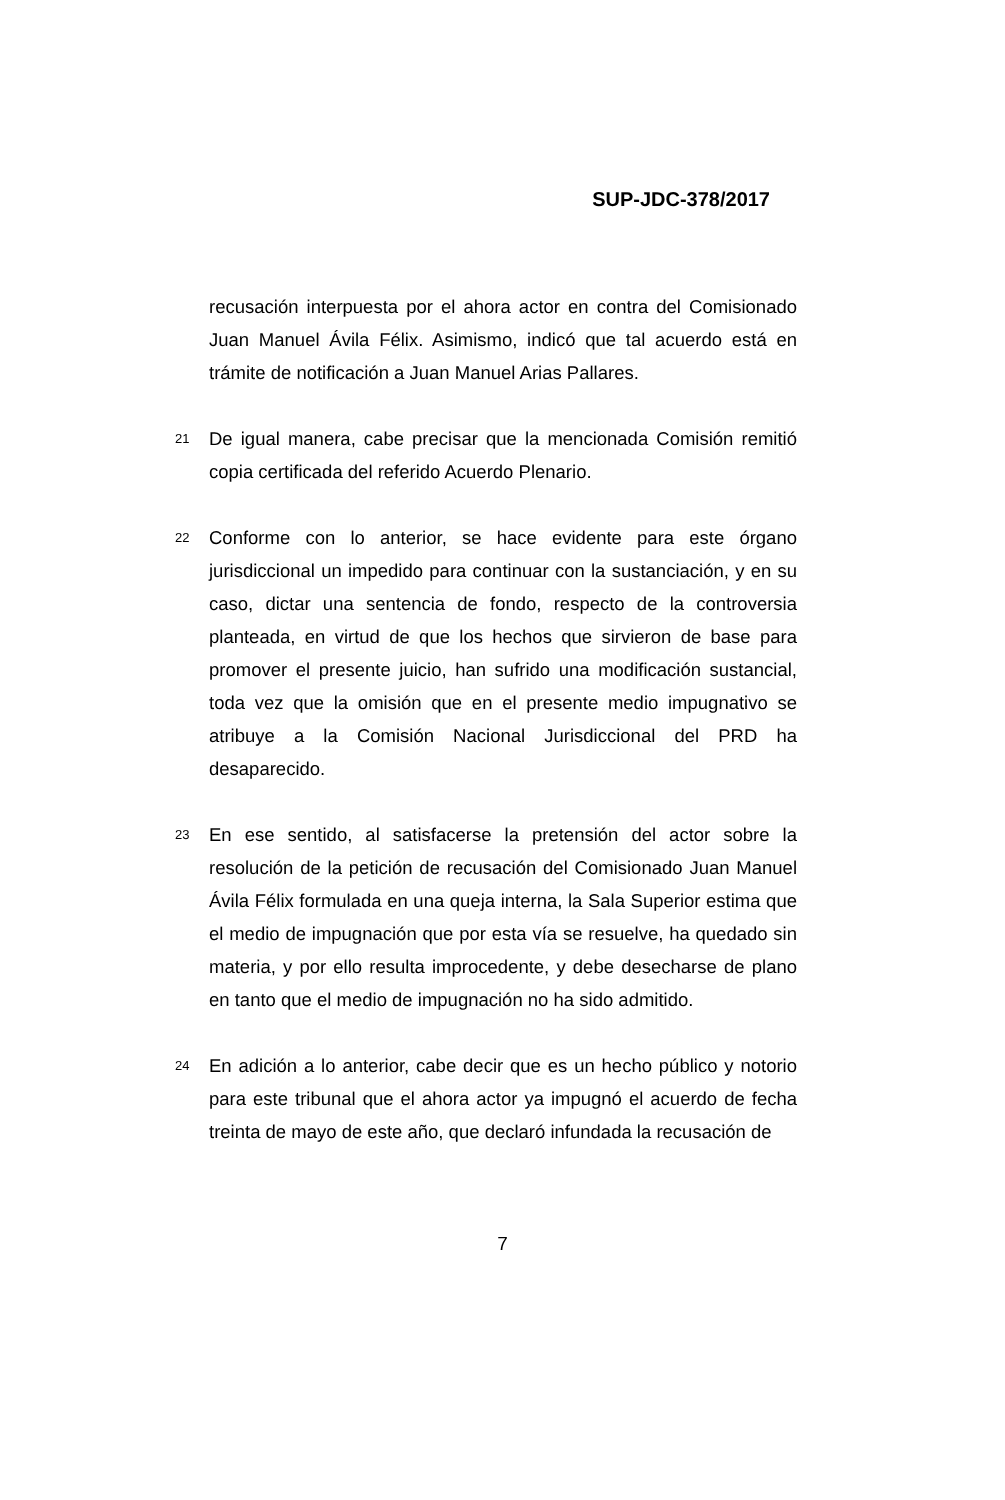SUP-JDC-378/2017
recusación interpuesta por el ahora actor en contra del Comisionado Juan Manuel Ávila Félix. Asimismo, indicó que tal acuerdo está en trámite de notificación a Juan Manuel Arias Pallares.
21 De igual manera, cabe precisar que la mencionada Comisión remitió copia certificada del referido Acuerdo Plenario.
22 Conforme con lo anterior, se hace evidente para este órgano jurisdiccional un impedido para continuar con la sustanciación, y en su caso, dictar una sentencia de fondo, respecto de la controversia planteada, en virtud de que los hechos que sirvieron de base para promover el presente juicio, han sufrido una modificación sustancial, toda vez que la omisión que en el presente medio impugnativo se atribuye a la Comisión Nacional Jurisdiccional del PRD ha desaparecido.
23 En ese sentido, al satisfacerse la pretensión del actor sobre la resolución de la petición de recusación del Comisionado Juan Manuel Ávila Félix formulada en una queja interna, la Sala Superior estima que el medio de impugnación que por esta vía se resuelve, ha quedado sin materia, y por ello resulta improcedente, y debe desecharse de plano en tanto que el medio de impugnación no ha sido admitido.
24 En adición a lo anterior, cabe decir que es un hecho público y notorio para este tribunal que el ahora actor ya impugnó el acuerdo de fecha treinta de mayo de este año, que declaró infundada la recusación de
7